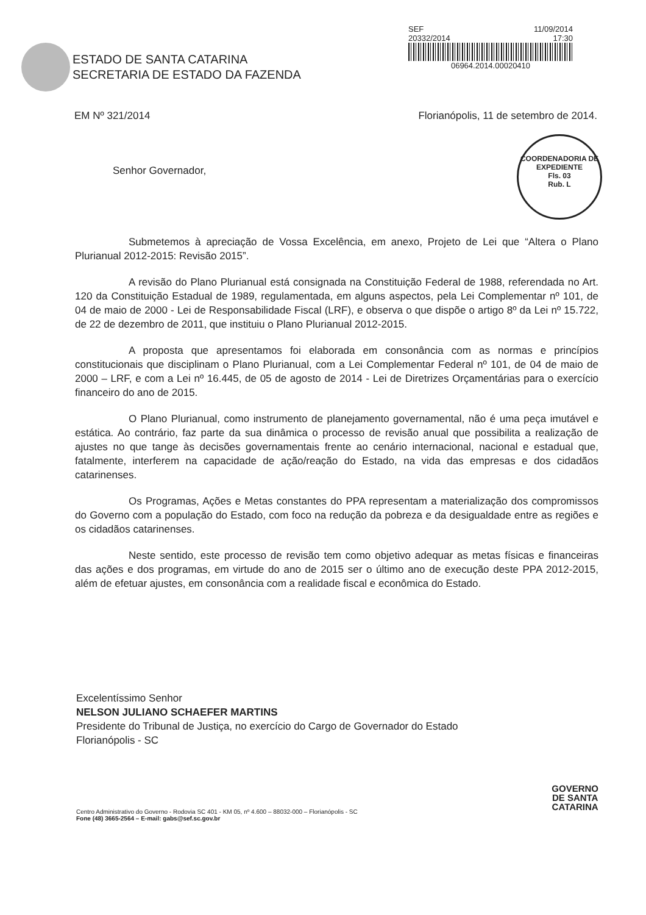ESTADO DE SANTA CATARINA
SECRETARIA DE ESTADO DA FAZENDA
SEF 11/09/2014
20332/2014 17:30
06964.2014.00020410
EM Nº 321/2014 Florianópolis, 11 de setembro de 2014.
Senhor Governador,
COORDENADORIA DE EXPEDIENTE
Fls. 03
Rub. L
Submetemos à apreciação de Vossa Excelência, em anexo, Projeto de Lei que “Altera o Plano Plurianual 2012-2015: Revisão 2015”.
A revisão do Plano Plurianual está consignada na Constituição Federal de 1988, referendada no Art. 120 da Constituição Estadual de 1989, regulamentada, em alguns aspectos, pela Lei Complementar nº 101, de 04 de maio de 2000 - Lei de Responsabilidade Fiscal (LRF), e observa o que dispõe o artigo 8º da Lei nº 15.722, de 22 de dezembro de 2011, que instituiu o Plano Plurianual 2012-2015.
A proposta que apresentamos foi elaborada em consonância com as normas e princípios constitucionais que disciplinam o Plano Plurianual, com a Lei Complementar Federal nº 101, de 04 de maio de 2000 – LRF, e com a Lei nº 16.445, de 05 de agosto de 2014 - Lei de Diretrizes Orçamentárias para o exercício financeiro do ano de 2015.
O Plano Plurianual, como instrumento de planejamento governamental, não é uma peça imutável e estática. Ao contrário, faz parte da sua dinâmica o processo de revisão anual que possibilita a realização de ajustes no que tange às decisões governamentais frente ao cenário internacional, nacional e estadual que, fatalmente, interferem na capacidade de ação/reação do Estado, na vida das empresas e dos cidadãos catarinenses.
Os Programas, Ações e Metas constantes do PPA representam a materialização dos compromissos do Governo com a população do Estado, com foco na redução da pobreza e da desigualdade entre as regiões e os cidadãos catarinenses.
Neste sentido, este processo de revisão tem como objetivo adequar as metas físicas e financeiras das ações e dos programas, em virtude do ano de 2015 ser o último ano de execução deste PPA 2012-2015, além de efetuar ajustes, em consonância com a realidade fiscal e econômica do Estado.
Excelentíssimo Senhor
NELSON JULIANO SCHAEFER MARTINS
Presidente do Tribunal de Justiça, no exercício do Cargo de Governador do Estado
Florianópolis - SC
Centro Administrativo do Governo - Rodovia SC 401 - KM 05, nº 4.600 – 88032-000 – Florianópolis - SC
Fone (48) 3665-2564 – E-mail: gabs@sef.sc.gov.br
GOVERNO
DE SANTA
CATARINA